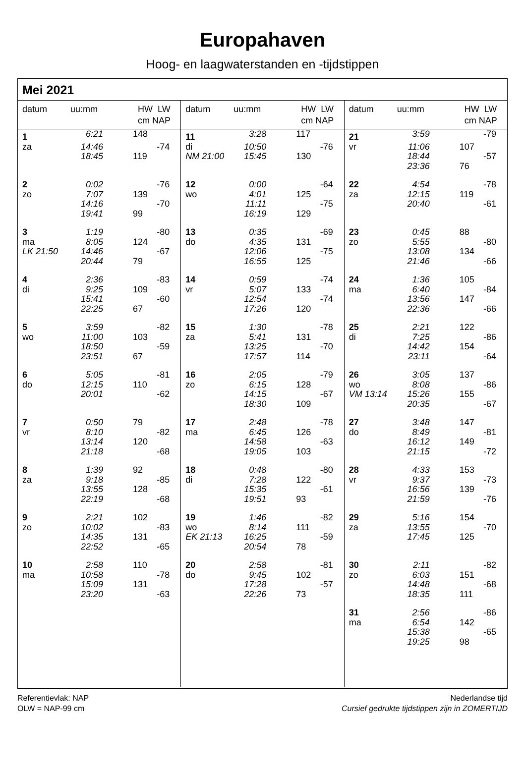Europahaven
Hoog- en laagwaterstanden en -tijdstippen
Mei 2021
| datum | uu:mm | HW LW cm NAP | |
| --- | --- | --- | --- |
| 1 | 6:21 | 148 | |
| za | 14:46 | | -74 |
| | 18:45 | 119 | |
| 2 | 0:02 | | -76 |
| zo | 7:07 | 139 | |
| | 14:16 | | -70 |
| | 19:41 | 99 | |
| 3 | 1:19 | | -80 |
| ma | 8:05 | 124 | |
| LK 21:50 | 14:46 | | -67 |
| | 20:44 | 79 | |
| 4 | 2:36 | | -83 |
| di | 9:25 | 109 | |
| | 15:41 | | -60 |
| | 22:25 | 67 | |
| 5 | 3:59 | | -82 |
| wo | 11:00 | 103 | |
| | 18:50 | | -59 |
| | 23:51 | 67 | |
| 6 | 5:05 | | -81 |
| do | 12:15 | 110 | |
| | 20:01 | | -62 |
| 7 | 0:50 | 79 | |
| vr | 8:10 | | -82 |
| | 13:14 | 120 | |
| | 21:18 | | -68 |
| 8 | 1:39 | 92 | |
| za | 9:18 | | -85 |
| | 13:55 | 128 | |
| | 22:19 | | -68 |
| 9 | 2:21 | 102 | |
| zo | 10:02 | | -83 |
| | 14:35 | 131 | |
| | 22:52 | | -65 |
| 10 | 2:58 | 110 | |
| ma | 10:58 | | -78 |
| | 15:09 | 131 | |
| | 23:20 | | -63 |
| datum | uu:mm | HW LW cm NAP | |
| --- | --- | --- | --- |
| 11 | 3:28 | 117 | |
| di | 10:50 | | -76 |
| NM 21:00 | 15:45 | 130 | |
| 12 | 0:00 | | -64 |
| wo | 4:01 | 125 | |
| | 11:11 | | -75 |
| | 16:19 | 129 | |
| 13 | 0:35 | | -69 |
| do | 4:35 | 131 | |
| | 12:06 | | -75 |
| | 16:55 | 125 | |
| 14 | 0:59 | | -74 |
| vr | 5:07 | 133 | |
| | 12:54 | | -74 |
| | 17:26 | 120 | |
| 15 | 1:30 | | -78 |
| za | 5:41 | 131 | |
| | 13:25 | | -70 |
| | 17:57 | 114 | |
| 16 | 2:05 | | -79 |
| zo | 6:15 | 128 | |
| | 14:15 | | -67 |
| | 18:30 | 109 | |
| 17 | 2:48 | | -78 |
| ma | 6:45 | 126 | |
| | 14:58 | | -63 |
| | 19:05 | 103 | |
| 18 | 0:48 | | -80 |
| di | 7:28 | 122 | |
| | 15:35 | | -61 |
| | 19:51 | 93 | |
| 19 | 1:46 | | -82 |
| wo | 8:14 | 111 | |
| EK 21:13 | 16:25 | | -59 |
| | 20:54 | 78 | |
| 20 | 2:58 | | -81 |
| do | 9:45 | 102 | |
| | 17:28 | | -57 |
| | 22:26 | 73 | |
| datum | uu:mm | HW LW cm NAP | |
| --- | --- | --- | --- |
| 21 | 3:59 | | -79 |
| vr | 11:06 | 107 | |
| | 18:44 | | -57 |
| | 23:36 | 76 | |
| 22 | 4:54 | | -78 |
| za | 12:15 | 119 | |
| | 20:40 | | -61 |
| 23 | 0:45 | 88 | |
| zo | 5:55 | | -80 |
| | 13:08 | 134 | |
| | 21:46 | | -66 |
| 24 | 1:36 | 105 | |
| ma | 6:40 | | -84 |
| | 13:56 | 147 | |
| | 22:36 | | -66 |
| 25 | 2:21 | 122 | |
| di | 7:25 | | -86 |
| | 14:42 | 154 | |
| | 23:11 | | -64 |
| 26 | 3:05 | 137 | |
| wo | 8:08 | | -86 |
| VM 13:14 | 15:26 | 155 | |
| | 20:35 | | -67 |
| 27 | 3:48 | 147 | |
| do | 8:49 | | -81 |
| | 16:12 | 149 | |
| | 21:15 | | -72 |
| 28 | 4:33 | 153 | |
| vr | 9:37 | | -73 |
| | 16:56 | 139 | |
| | 21:59 | | -76 |
| 29 | 5:16 | 154 | |
| za | 13:55 | | -70 |
| | 17:45 | 125 | |
| 30 | 2:11 | | -82 |
| zo | 6:03 | 151 | |
| | 14:48 | | -68 |
| | 18:35 | 111 | |
| 31 | 2:56 | | -86 |
| ma | 6:54 | 142 | |
| | 15:38 | | -65 |
| | 19:25 | 98 | |
Referentievlak: NAP
OLW = NAP-99 cm
Nederlandse tijd
Cursief gedrukte tijdstippen zijn in ZOMERTIJD